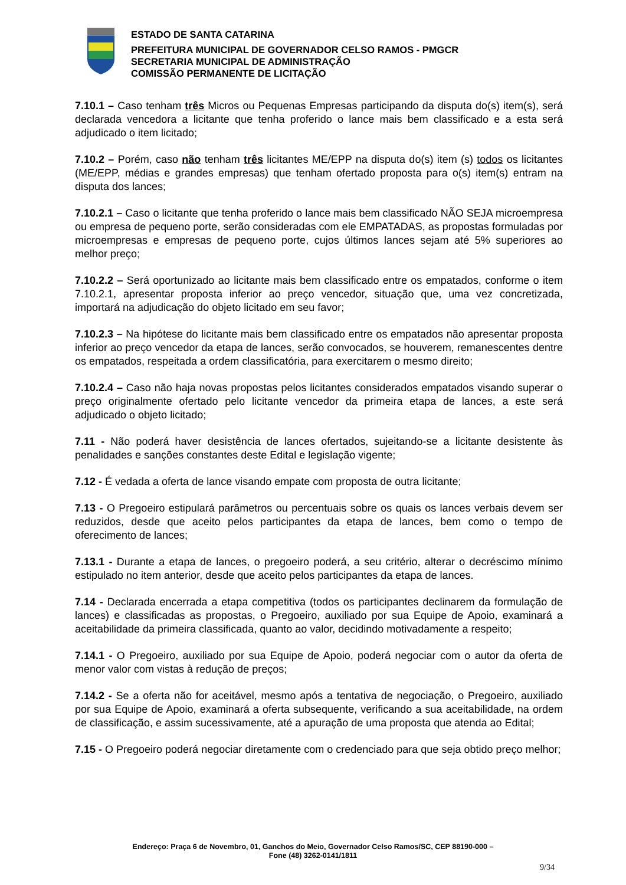ESTADO DE SANTA CATARINA
PREFEITURA MUNICIPAL DE GOVERNADOR CELSO RAMOS - PMGCR
SECRETARIA MUNICIPAL DE ADMINISTRAÇÃO
COMISSÃO PERMANENTE DE LICITAÇÃO
7.10.1 – Caso tenham três Micros ou Pequenas Empresas participando da disputa do(s) item(s), será declarada vencedora a licitante que tenha proferido o lance mais bem classificado e a esta será adjudicado o item licitado;
7.10.2 – Porém, caso não tenham três licitantes ME/EPP na disputa do(s) item (s) todos os licitantes (ME/EPP, médias e grandes empresas) que tenham ofertado proposta para o(s) item(s) entram na disputa dos lances;
7.10.2.1 – Caso o licitante que tenha proferido o lance mais bem classificado NÃO SEJA microempresa ou empresa de pequeno porte, serão consideradas com ele EMPATADAS, as propostas formuladas por microempresas e empresas de pequeno porte, cujos últimos lances sejam até 5% superiores ao melhor preço;
7.10.2.2 – Será oportunizado ao licitante mais bem classificado entre os empatados, conforme o item 7.10.2.1, apresentar proposta inferior ao preço vencedor, situação que, uma vez concretizada, importará na adjudicação do objeto licitado em seu favor;
7.10.2.3 – Na hipótese do licitante mais bem classificado entre os empatados não apresentar proposta inferior ao preço vencedor da etapa de lances, serão convocados, se houverem, remanescentes dentre os empatados, respeitada a ordem classificatória, para exercitarem o mesmo direito;
7.10.2.4 – Caso não haja novas propostas pelos licitantes considerados empatados visando superar o preço originalmente ofertado pelo licitante vencedor da primeira etapa de lances, a este será adjudicado o objeto licitado;
7.11 - Não poderá haver desistência de lances ofertados, sujeitando-se a licitante desistente às penalidades e sanções constantes deste Edital e legislação vigente;
7.12 - É vedada a oferta de lance visando empate com proposta de outra licitante;
7.13 - O Pregoeiro estipulará parâmetros ou percentuais sobre os quais os lances verbais devem ser reduzidos, desde que aceito pelos participantes da etapa de lances, bem como o tempo de oferecimento de lances;
7.13.1 - Durante a etapa de lances, o pregoeiro poderá, a seu critério, alterar o decréscimo mínimo estipulado no item anterior, desde que aceito pelos participantes da etapa de lances.
7.14 - Declarada encerrada a etapa competitiva (todos os participantes declinarem da formulação de lances) e classificadas as propostas, o Pregoeiro, auxiliado por sua Equipe de Apoio, examinará a aceitabilidade da primeira classificada, quanto ao valor, decidindo motivadamente a respeito;
7.14.1 - O Pregoeiro, auxiliado por sua Equipe de Apoio, poderá negociar com o autor da oferta de menor valor com vistas à redução de preços;
7.14.2 - Se a oferta não for aceitável, mesmo após a tentativa de negociação, o Pregoeiro, auxiliado por sua Equipe de Apoio, examinará a oferta subsequente, verificando a sua aceitabilidade, na ordem de classificação, e assim sucessivamente, até a apuração de uma proposta que atenda ao Edital;
7.15 - O Pregoeiro poderá negociar diretamente com o credenciado para que seja obtido preço melhor;
Endereço: Praça 6 de Novembro, 01, Ganchos do Meio, Governador Celso Ramos/SC, CEP 88190-000 –
Fone (48) 3262-0141/1811
9/34